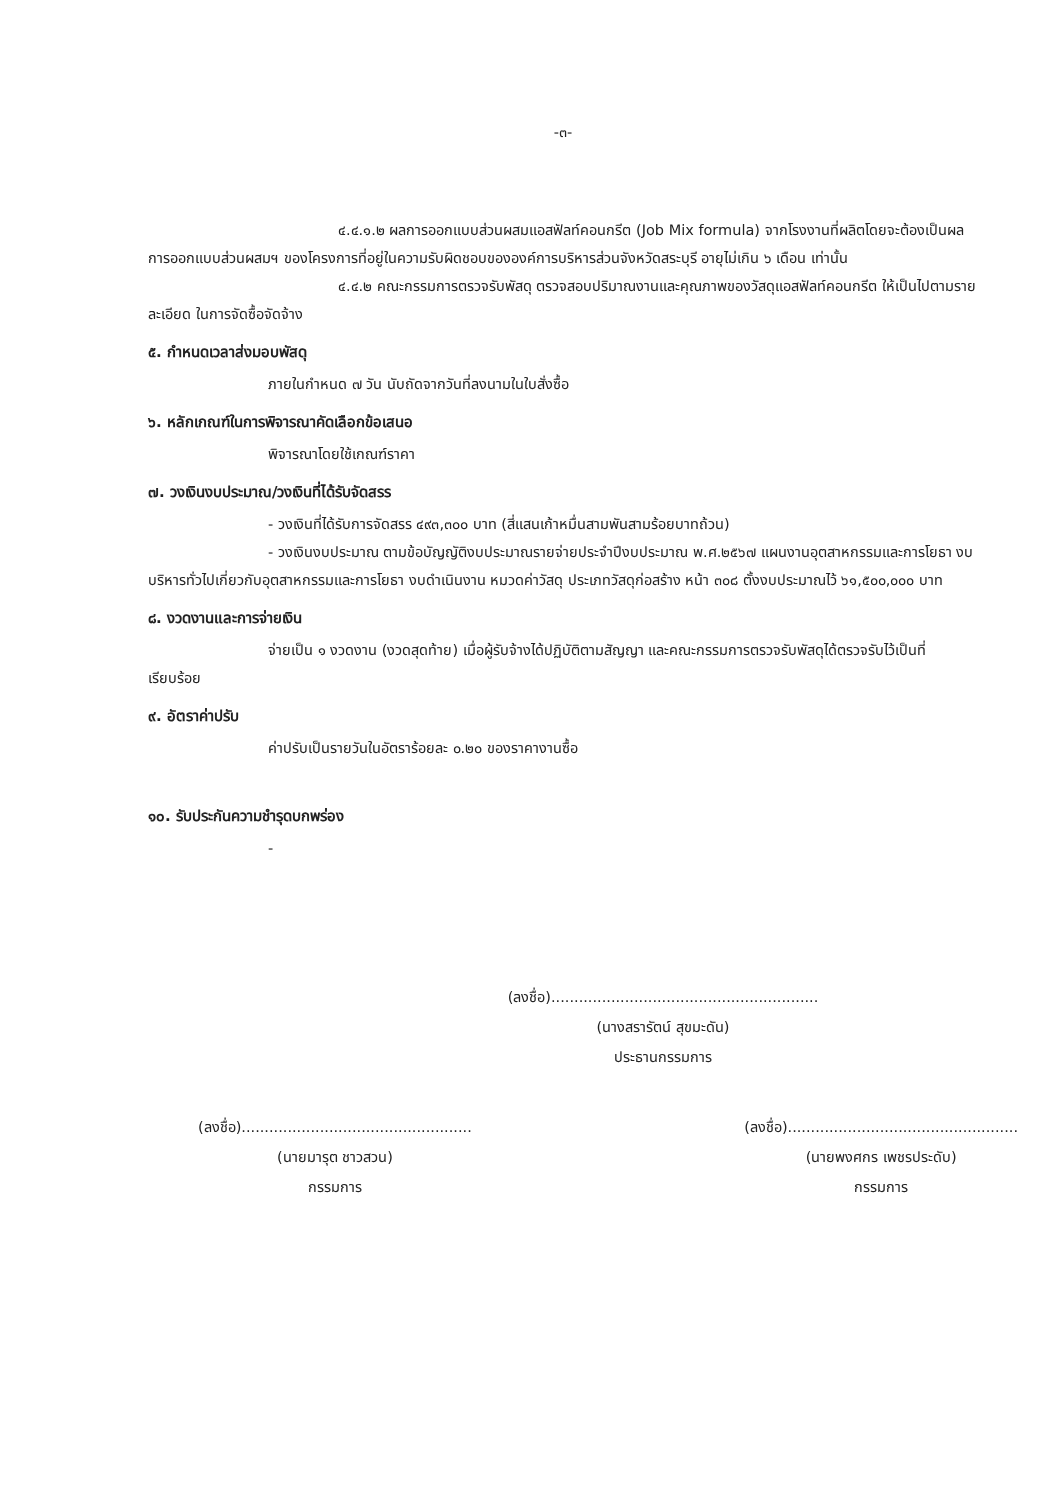-๓-
๔.๔.๑.๒ ผลการออกแบบส่วนผสมแอสฟัลท์คอนกรีต (Job Mix formula) จากโรงงานที่ผลิตโดยจะต้องเป็นผลการออกแบบส่วนผสมฯ ของโครงการที่อยู่ในความรับผิดชอบขององค์การบริหารส่วนจังหวัดสระบุรี อายุไม่เกิน ๖ เดือน เท่านั้น
๔.๔.๒ คณะกรรมการตรวจรับพัสดุ ตรวจสอบปริมาณงานและคุณภาพของวัสดุแอสฟัลท์คอนกรีต ให้เป็นไปตามรายละเอียด ในการจัดซื้อจัดจ้าง
๕. กำหนดเวลาส่งมอบพัสดุ
ภายในกำหนด ๗ วัน นับถัดจากวันที่ลงนามในใบสั่งซื้อ
๖. หลักเกณฑ์ในการพิจารณาคัดเลือกข้อเสนอ
พิจารณาโดยใช้เกณฑ์ราคา
๗. วงเงินงบประมาณ/วงเงินที่ได้รับจัดสรร
- วงเงินที่ได้รับการจัดสรร ๔๙๓,๓๐๐ บาท (สี่แสนเก้าหมื่นสามพันสามร้อยบาทถ้วน)
- วงเงินงบประมาณ ตามข้อบัญญัติงบประมาณรายจ่ายประจำปีงบประมาณ พ.ศ.๒๕๖๗ แผนงานอุตสาหกรรมและการโยธา งบบริหารทั่วไปเกี่ยวกับอุตสาหกรรมและการโยธา งบดำเนินงาน หมวดค่าวัสดุ ประเภทวัสดุก่อสร้าง หน้า ๓๐๘ ตั้งงบประมาณไว้ ๖๑,๕๐๐,๐๐๐ บาท
๘. งวดงานและการจ่ายเงิน
จ่ายเป็น ๑ งวดงาน (งวดสุดท้าย) เมื่อผู้รับจ้างได้ปฏิบัติตามสัญญา และคณะกรรมการตรวจรับพัสดุได้ตรวจรับไว้เป็นที่เรียบร้อย
๙. อัตราค่าปรับ
ค่าปรับเป็นรายวันในอัตราร้อยละ ๐.๒๐ ของราคางานซื้อ
๑๐. รับประกันความชำรุดบกพร่อง
-
(ลงชื่อ)..........................................................
(นางสรารัตน์ สุขมะดัน)
ประธานกรรมการ
(ลงชื่อ)..................................................
(นายมารุต ชาวสวน)
กรรมการ
(ลงชื่อ)..................................................
(นายพงศกร เพชรประดับ)
กรรมการ